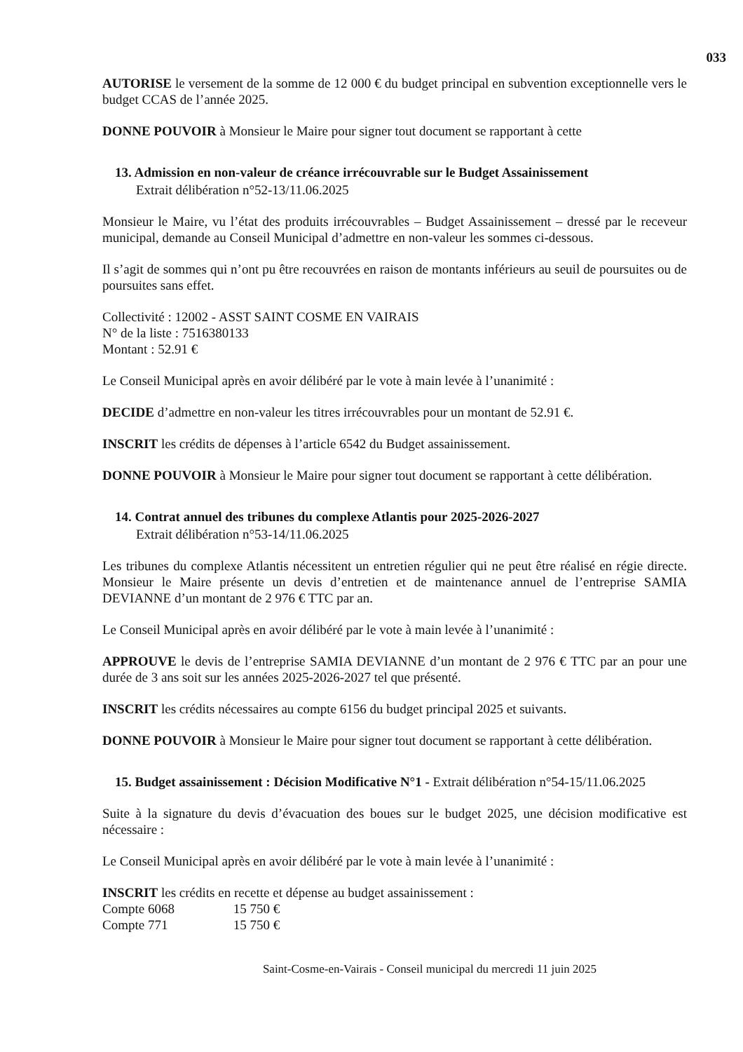033
AUTORISE le versement de la somme de 12 000 € du budget principal en subvention exceptionnelle vers le budget CCAS de l’année 2025.
DONNE POUVOIR à Monsieur le Maire pour signer tout document se rapportant à cette
13. Admission en non-valeur de créance irrécouvrable sur le Budget Assainissement
Extrait délibération n°52-13/11.06.2025
Monsieur le Maire, vu l’état des produits irrécouvrables – Budget Assainissement – dressé par le receveur municipal, demande au Conseil Municipal d’admettre en non-valeur les sommes ci-dessous.
Il s’agit de sommes qui n’ont pu être recouvrées en raison de montants inférieurs au seuil de poursuites ou de poursuites sans effet.
Collectivité : 12002 - ASST SAINT COSME EN VAIRAIS
N° de la liste : 7516380133
Montant : 52.91 €
Le Conseil Municipal après en avoir délibéré par le vote à main levée à l’unanimité :
DECIDE d’admettre en non-valeur les titres irrécouvrables pour un montant de 52.91 €.
INSCRIT les crédits de dépenses à l’article 6542 du Budget assainissement.
DONNE POUVOIR à Monsieur le Maire pour signer tout document se rapportant à cette délibération.
14. Contrat annuel des tribunes du complexe Atlantis pour 2025-2026-2027
Extrait délibération n°53-14/11.06.2025
Les tribunes du complexe Atlantis nécessitent un entretien régulier qui ne peut être réalisé en régie directe. Monsieur le Maire présente un devis d’entretien et de maintenance annuel de l’entreprise SAMIA DEVIANNE d’un montant de 2 976 € TTC par an.
Le Conseil Municipal après en avoir délibéré par le vote à main levée à l’unanimité :
APPROUVE le devis de l’entreprise SAMIA DEVIANNE d’un montant de 2 976 € TTC par an pour une durée de 3 ans soit sur les années 2025-2026-2027 tel que présenté.
INSCRIT les crédits nécessaires au compte 6156 du budget principal 2025 et suivants.
DONNE POUVOIR à Monsieur le Maire pour signer tout document se rapportant à cette délibération.
15. Budget assainissement : Décision Modificative N°1 - Extrait délibération n°54-15/11.06.2025
Suite à la signature du devis d’évacuation des boues sur le budget 2025, une décision modificative est nécessaire :
Le Conseil Municipal après en avoir délibéré par le vote à main levée à l’unanimité :
INSCRIT les crédits en recette et dépense au budget assainissement :
Compte 6068 15 750 €
Compte 771 15 750 €
Saint-Cosme-en-Vairais - Conseil municipal du mercredi 11 juin 2025